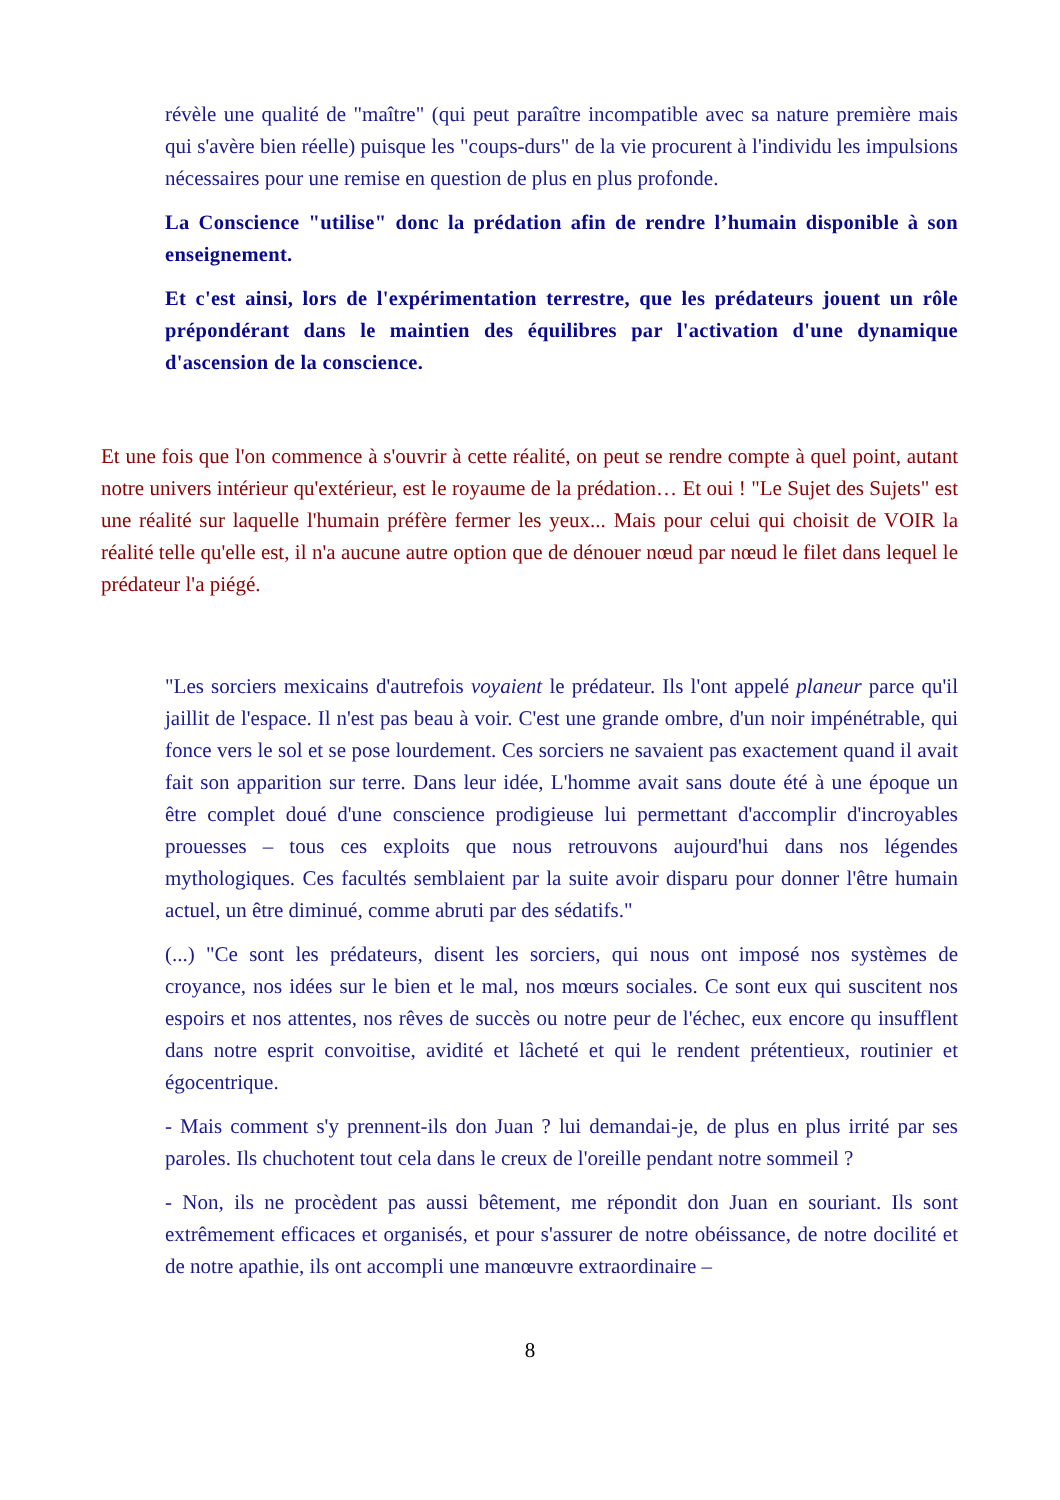révèle une qualité de "maître" (qui peut paraître incompatible avec sa nature première mais qui s'avère bien réelle) puisque les "coups-durs" de la vie procurent à l'individu les impulsions nécessaires pour une remise en question de plus en plus profonde.
La Conscience "utilise" donc la prédation afin de rendre l’humain disponible à son enseignement.
Et c'est ainsi, lors de l'expérimentation terrestre, que les prédateurs jouent un rôle prépondérant dans le maintien des équilibres par l'activation d'une dynamique d'ascension de la conscience.
Et une fois que l'on commence à s'ouvrir à cette réalité, on peut se rendre compte à quel point, autant notre univers intérieur qu'extérieur, est le royaume de la prédation… Et oui ! "Le Sujet des Sujets" est une réalité sur laquelle l'humain préfère fermer les yeux... Mais pour celui qui choisit de VOIR la réalité telle qu'elle est, il n'a aucune autre option que de dénouer nœud par nœud le filet dans lequel le prédateur l'a piégé.
"Les sorciers mexicains d'autrefois voyaient le prédateur. Ils l'ont appelé planeur parce qu'il jaillit de l'espace. Il n'est pas beau à voir. C'est une grande ombre, d'un noir impénétrable, qui fonce vers le sol et se pose lourdement. Ces sorciers ne savaient pas exactement quand il avait fait son apparition sur terre. Dans leur idée, L'homme avait sans doute été à une époque un être complet doué d'une conscience prodigieuse lui permettant d'accomplir d'incroyables prouesses – tous ces exploits que nous retrouvons aujourd'hui dans nos légendes mythologiques. Ces facultés semblaient par la suite avoir disparu pour donner l'être humain actuel, un être diminué, comme abruti par des sédatifs."
(...) "Ce sont les prédateurs, disent les sorciers, qui nous ont imposé nos systèmes de croyance, nos idées sur le bien et le mal, nos mœurs sociales. Ce sont eux qui suscitent nos espoirs et nos attentes, nos rêves de succès ou notre peur de l'échec, eux encore qu insufflent dans notre esprit convoitise, avidité et lâcheté et qui le rendent prétentieux, routinier et égocentrique.
- Mais comment s'y prennent-ils don Juan ? lui demandai-je, de plus en plus irrité par ses paroles. Ils chuchotent tout cela dans le creux de l'oreille pendant notre sommeil ?
- Non, ils ne procèdent pas aussi bêtement, me répondit don Juan en souriant. Ils sont extrêmement efficaces et organisés, et pour s'assurer de notre obéissance, de notre docilité et de notre apathie, ils ont accompli une manœuvre extraordinaire –
8